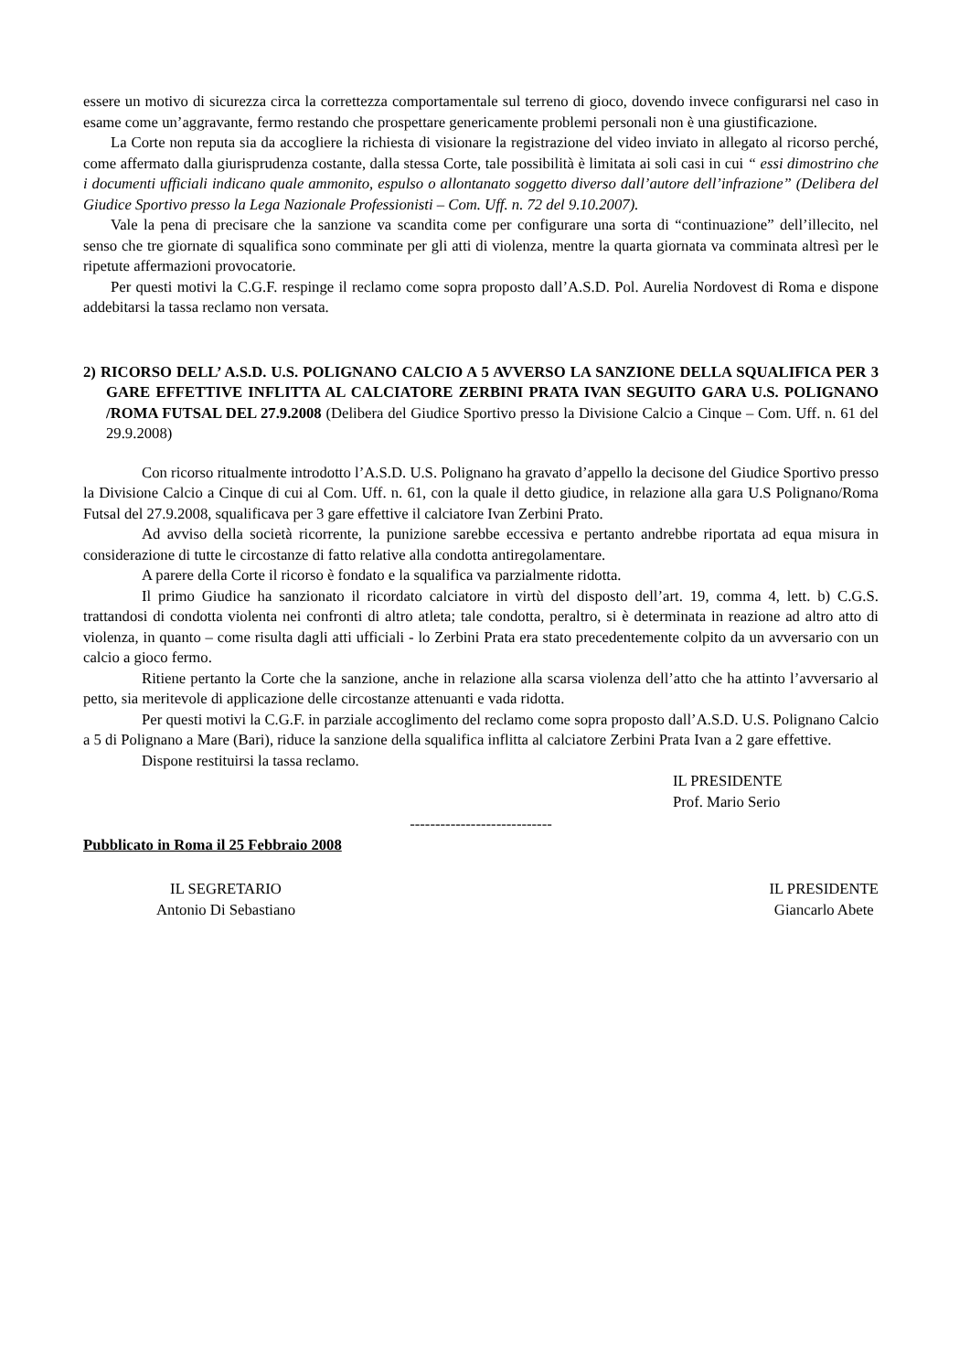essere un motivo di sicurezza circa la correttezza comportamentale sul terreno di gioco, dovendo invece configurarsi nel caso in esame come un’aggravante, fermo restando che prospettare genericamente problemi personali non è una giustificazione.
La Corte non reputa sia da accogliere la richiesta di visionare la registrazione del video inviato in allegato al ricorso perché, come affermato dalla giurisprudenza costante, dalla stessa Corte, tale possibilità è limitata ai soli casi in cui “ essi dimostrino che i documenti ufficiali indicano quale ammonito, espulso o allontanato soggetto diverso dall’autore dell’infrazione” (Delibera del Giudice Sportivo presso la Lega Nazionale Professionisti – Com. Uff. n. 72 del 9.10.2007).
Vale la pena di precisare che la sanzione va scandita come per configurare una sorta di “continuazione” dell’illecito, nel senso che tre giornate di squalifica sono comminate per gli atti di violenza, mentre la quarta giornata va comminata altresì per le ripetute affermazioni provocatorie.
Per questi motivi la C.G.F. respinge il reclamo come sopra proposto dall’A.S.D. Pol. Aurelia Nordovest di Roma e dispone addebitarsi la tassa reclamo non versata.
2) RICORSO DELL’ A.S.D. U.S. POLIGNANO CALCIO A 5 AVVERSO LA SANZIONE DELLA SQUALIFICA PER 3 GARE EFFETTIVE INFLITTA AL CALCIATORE ZERBINI PRATA IVAN SEGUITO GARA U.S. POLIGNANO /ROMA FUTSAL DEL 27.9.2008 (Delibera del Giudice Sportivo presso la Divisione Calcio a Cinque – Com. Uff. n. 61 del 29.9.2008)
Con ricorso ritualmente introdotto l’A.S.D. U.S. Polignano ha gravato d’appello la decisone del Giudice Sportivo presso la Divisione Calcio a Cinque di cui al Com. Uff. n. 61, con la quale il detto giudice, in relazione alla gara U.S Polignano/Roma Futsal del 27.9.2008, squalificava per 3 gare effettive il calciatore Ivan Zerbini Prato.
Ad avviso della società ricorrente, la punizione sarebbe eccessiva e pertanto andrebbe riportata ad equa misura in considerazione di tutte le circostanze di fatto relative alla condotta antiregolamentare.
A parere della Corte il ricorso è fondato e la squalifica va parzialmente ridotta.
Il primo Giudice ha sanzionato il ricordato calciatore in virtù del disposto dell’art. 19, comma 4, lett. b) C.G.S. trattandosi di condotta violenta nei confronti di altro atleta; tale condotta, peraltro, si è determinata in reazione ad altro atto di violenza, in quanto – come risulta dagli atti ufficiali - lo Zerbini Prata era stato precedentemente colpito da un avversario con un calcio a gioco fermo.
Ritiene pertanto la Corte che la sanzione, anche in relazione alla scarsa violenza dell’atto che ha attinto l’avversario al petto, sia meritevole di applicazione delle circostanze attenuanti e vada ridotta.
Per questi motivi la C.G.F. in parziale accoglimento del reclamo come sopra proposto dall’A.S.D. U.S. Polignano Calcio a 5 di Polignano a Mare (Bari), riduce la sanzione della squalifica inflitta al calciatore Zerbini Prata Ivan a 2 gare effettive.
Dispone restituirsi la tassa reclamo.
IL PRESIDENTE
Prof. Mario Serio
----------------------------
Pubblicato in Roma il 25 Febbraio 2008
IL SEGRETARIO
Antonio Di Sebastiano
IL PRESIDENTE
Giancarlo Abete